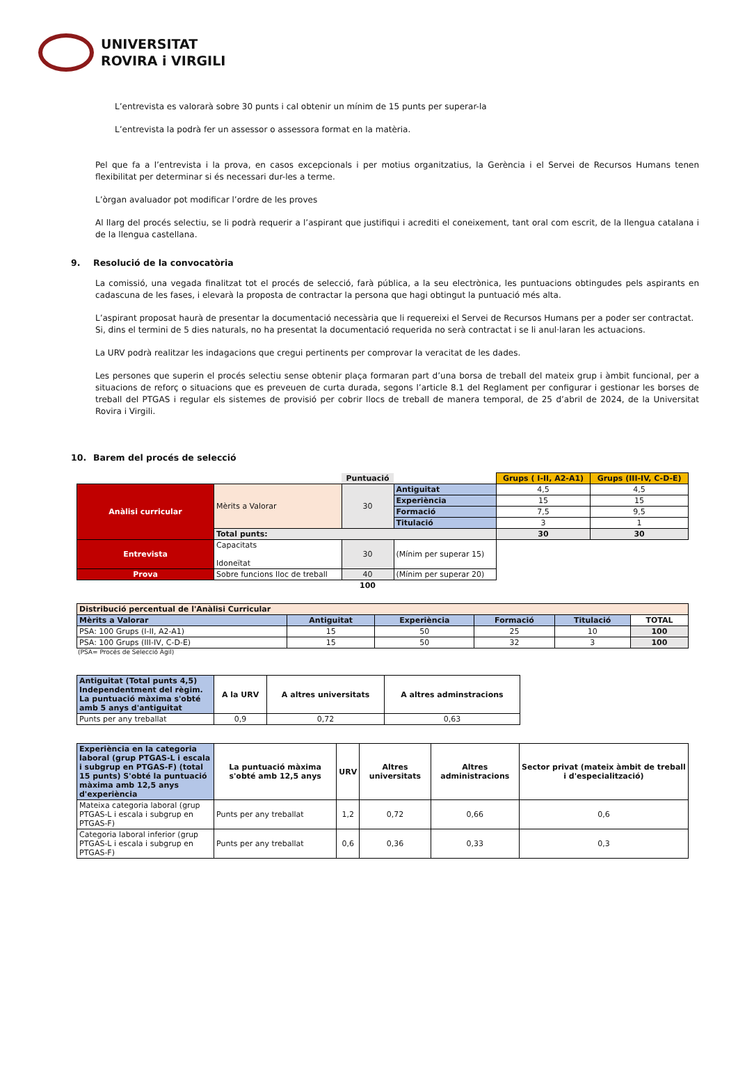UNIVERSITAT
ROVIRA i VIRGILI
L’entrevista es valorarà sobre 30 punts i cal obtenir un mínim de 15 punts per superar-la
L’entrevista la podrà fer un assessor o assessora format en la matèria.
Pel que fa a l’entrevista i la prova, en casos excepcionals i per motius organitzatius, la Gerència i el Servei de Recursos Humans tenen flexibilitat per determinar si és necessari dur-les a terme.
L’òrgan avaluador pot modificar l’ordre de les proves
Al llarg del procés selectiu, se li podrà requerir a l’aspirant que justifiqui i acrediti el coneixement, tant oral com escrit, de la llengua catalana i de la llengua castellana.
9. Resolució de la convocatòria
La comissió, una vegada finalitzat tot el procés de selecció, farà pública, a la seu electrònica, les puntuacions obtingudes pels aspirants en cadascuna de les fases, i elevarà la proposta de contractar la persona que hagi obtingut la puntuació més alta.
L’aspirant proposat haurà de presentar la documentació necessària que li requereixi el Servei de Recursos Humans per a poder ser contractat.
Si, dins el termini de 5 dies naturals, no ha presentat la documentació requerida no serà contractat i se li anul·laran les actuacions.
La URV podrà realitzar les indagacions que cregui pertinents per comprovar la veracitat de les dades.
Les persones que superin el procés selectiu sense obtenir plaça formaran part d’una borsa de treball del mateix grup i àmbit funcional, per a situacions de reforç o situacions que es preveuen de curta durada, segons l’article 8.1 del Reglament per configurar i gestionar les borses de treball del PTGAS i regular els sistemes de provisió per cobrir llocs de treball de manera temporal, de 25 d’abril de 2024, de la Universitat Rovira i Virgili.
10. Barem del procés de selecció
| | | Puntuació | | Grups ( I-II, A2-A1) | Grups (III-IV, C-D-E) |
| Anàlisi curricular | Mèrits a Valorar | 30 | Antiguitat | 4,5 | 4,5 |
| | | | Experiència | 15 | 15 |
| | | | Formació | 7,5 | 9,5 |
| | | | Titulació | 3 | 1 |
| | Total punts: | | | 30 | 30 |
| Entrevista | Capacitats Idoneïtat | 30 | (Mínim per superar 15) | | |
| Prova | Sobre funcions lloc de treball | 40 | (Mínim per superar 20) | | |
| | | 100 | | | |
| Distribució percentual de l'Anàlisi Curricular | | | | | |
| Mèrits a Valorar | Antiguitat | Experiència | Formació | Titulació | TOTAL |
| PSA: 100 Grups (I-II, A2-A1) | 15 | 50 | 25 | 10 | 100 |
| PSA: 100 Grups (III-IV, C-D-E) | 15 | 50 | 32 | 3 | 100 |
(PSA= Procés de Selecció Àgil)
| Antiguitat (Total punts 4,5) Independentment del règim. La puntuació màxima s'obté amb 5 anys d'antiguitat | A la URV | A altres universitats | A altres adminstracions |
| Punts per any treballat | 0,9 | 0,72 | 0,63 |
| Experiència en la categoria laboral (grup PTGAS-L i escala i subgrup en PTGAS-F) (total 15 punts) S'obté la puntuació màxima amb 12,5 anys d'experiència | La puntuació màxima s'obté amb 12,5 anys | URV | Altres universitats | Altres administracions | Sector privat (mateix àmbit de treball i d'especialització) |
| Mateixa categoria laboral (grup PTGAS-L i escala i subgrup en PTGAS-F) | Punts per any treballat | 1,2 | 0,72 | 0,66 | 0,6 |
| Categoria laboral inferior (grup PTGAS-L i escala i subgrup en PTGAS-F) | Punts per any treballat | 0,6 | 0,36 | 0,33 | 0,3 |